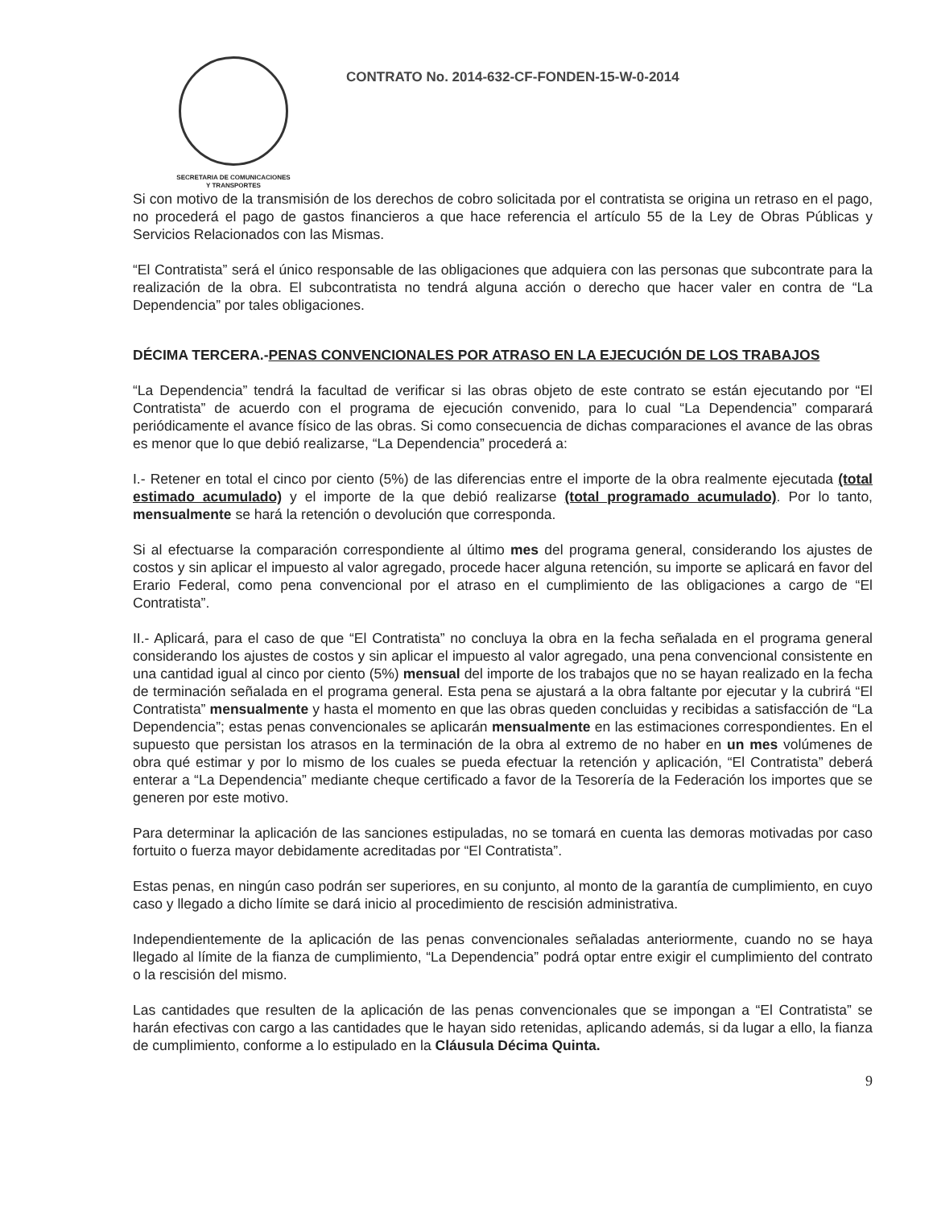SECRETARIA DE COMUNICACIONES
Y TRANSPORTES
CONTRATO No. 2014-632-CF-FONDEN-15-W-0-2014
Si con motivo de la transmisión de los derechos de cobro solicitada por el contratista se origina un retraso en el pago, no procederá el pago de gastos financieros a que hace referencia el artículo 55 de la Ley de Obras Públicas y Servicios Relacionados con las Mismas.
“El Contratista” será el único responsable de las obligaciones que adquiera con las personas que subcontrate para la realización de la obra. El subcontratista no tendrá alguna acción o derecho que hacer valer en contra de “La Dependencia” por tales obligaciones.
DÉCIMA TERCERA.-PENAS CONVENCIONALES POR ATRASO EN LA EJECUCIÓN DE LOS TRABAJOS
“La Dependencia” tendrá la facultad de verificar si las obras objeto de este contrato se están ejecutando por “El Contratista” de acuerdo con el programa de ejecución convenido, para lo cual “La Dependencia” comparará periódicamente el avance físico de las obras. Si como consecuencia de dichas comparaciones el avance de las obras es menor que lo que debió realizarse, “La Dependencia” procederá a:
I.- Retener en total el cinco por ciento (5%) de las diferencias entre el importe de la obra realmente ejecutada (total estimado acumulado) y el importe de la que debió realizarse (total programado acumulado). Por lo tanto, mensualmente se hará la retención o devolución que corresponda.
Si al efectuarse la comparación correspondiente al último mes del programa general, considerando los ajustes de costos y sin aplicar el impuesto al valor agregado, procede hacer alguna retención, su importe se aplicará en favor del Erario Federal, como pena convencional por el atraso en el cumplimiento de las obligaciones a cargo de “El Contratista”.
II.- Aplicará, para el caso de que “El Contratista” no concluya la obra en la fecha señalada en el programa general considerando los ajustes de costos y sin aplicar el impuesto al valor agregado, una pena convencional consistente en una cantidad igual al cinco por ciento (5%) mensual del importe de los trabajos que no se hayan realizado en la fecha de terminación señalada en el programa general. Esta pena se ajustará a la obra faltante por ejecutar y la cubrirá “El Contratista” mensualmente y hasta el momento en que las obras queden concluidas y recibidas a satisfacción de “La Dependencia”; estas penas convencionales se aplicarán mensualmente en las estimaciones correspondientes. En el supuesto que persistan los atrasos en la terminación de la obra al extremo de no haber en un mes volúmenes de obra qué estimar y por lo mismo de los cuales se pueda efectuar la retención y aplicación, “El Contratista” deberá enterar a “La Dependencia” mediante cheque certificado a favor de la Tesorería de la Federación los importes que se generen por este motivo.
Para determinar la aplicación de las sanciones estipuladas, no se tomará en cuenta las demoras motivadas por caso fortuito o fuerza mayor debidamente acreditadas por “El Contratista”.
Estas penas, en ningún caso podrán ser superiores, en su conjunto, al monto de la garantía de cumplimiento, en cuyo caso y llegado a dicho límite se dará inicio al procedimiento de rescisión administrativa.
Independientemente de la aplicación de las penas convencionales señaladas anteriormente, cuando no se haya llegado al límite de la fianza de cumplimiento, “La Dependencia” podrá optar entre exigir el cumplimiento del contrato o la rescisión del mismo.
Las cantidades que resulten de la aplicación de las penas convencionales que se impongan a “El Contratista” se harán efectivas con cargo a las cantidades que le hayan sido retenidas, aplicando además, si da lugar a ello, la fianza de cumplimiento, conforme a lo estipulado en la Cláusula Décima Quinta.
9